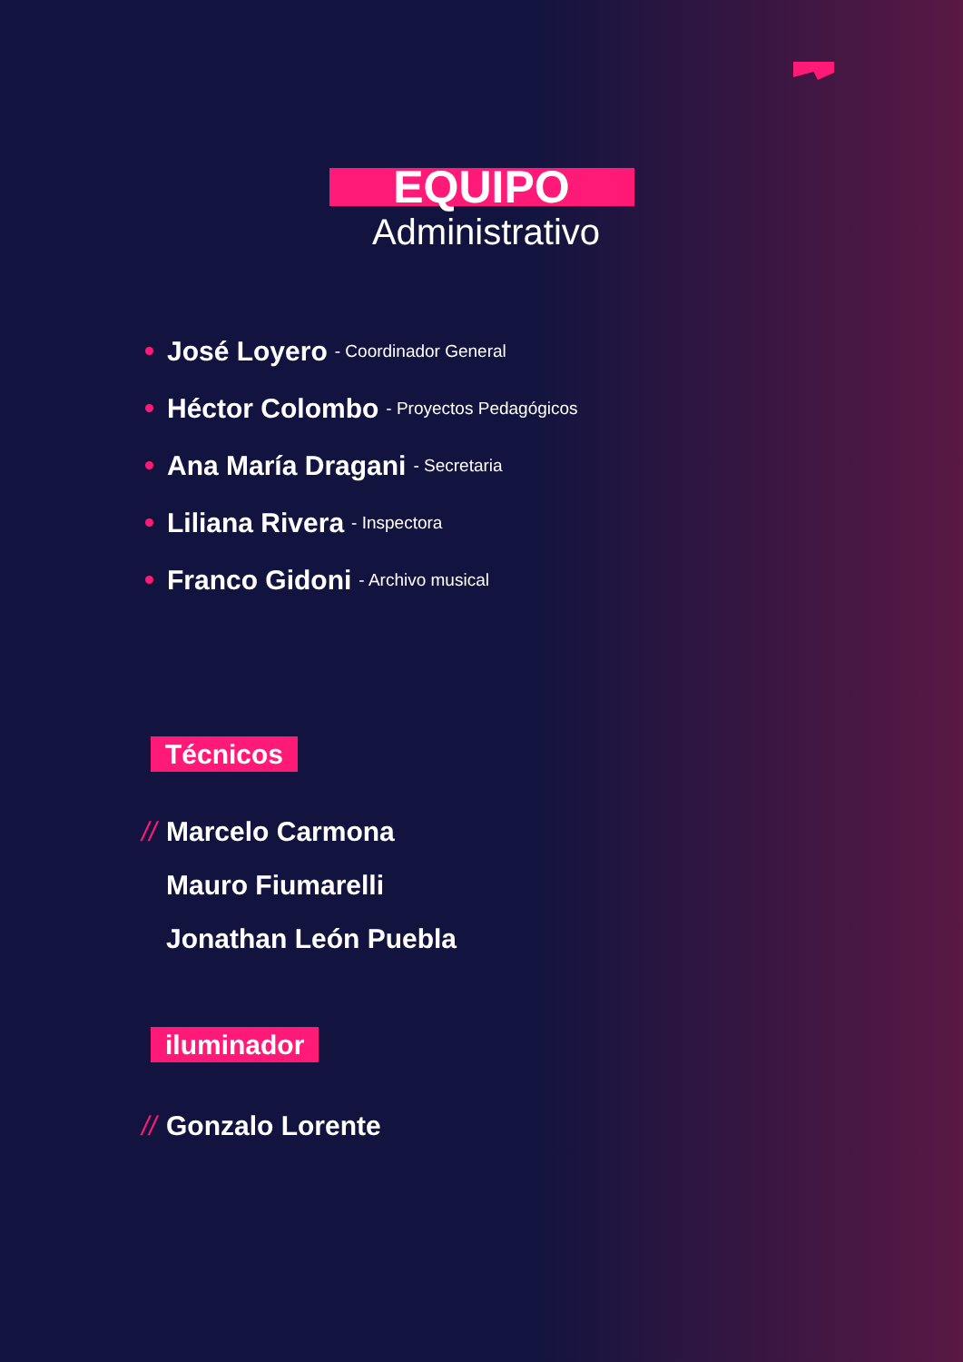EQUIPO
Administrativo
José Loyero - Coordinador General
Héctor Colombo - Proyectos Pedagógicos
Ana María Dragani - Secretaria
Liliana Rivera - Inspectora
Franco Gidoni - Archivo musical
Técnicos
// Marcelo Carmona
Mauro Fiumarelli
Jonathan León Puebla
iluminador
// Gonzalo Lorente